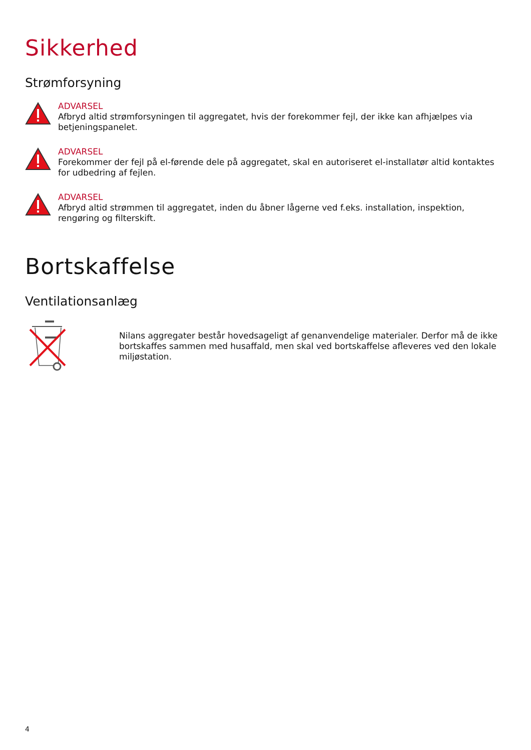Sikkerhed
Strømforsyning
ADVARSEL
Afbryd altid strømforsyningen til aggregatet, hvis der forekommer fejl, der ikke kan afhjælpes via betjeningspanelet.
ADVARSEL
Forekommer der fejl på el-førende dele på aggregatet, skal en autoriseret el-installatør altid kontaktes for udbedring af fejlen.
ADVARSEL
Afbryd altid strømmen til aggregatet, inden du åbner lågerne ved f.eks. installation, inspektion, rengøring og filterskift.
Bortskaffelse
Ventilationsanlæg
Nilans aggregater består hovedsageligt af genanvendelige materialer. Derfor må de ikke bortskaffes sammen med husaffald, men skal ved bortskaffelse afleveres ved den lokale miljøstation.
4